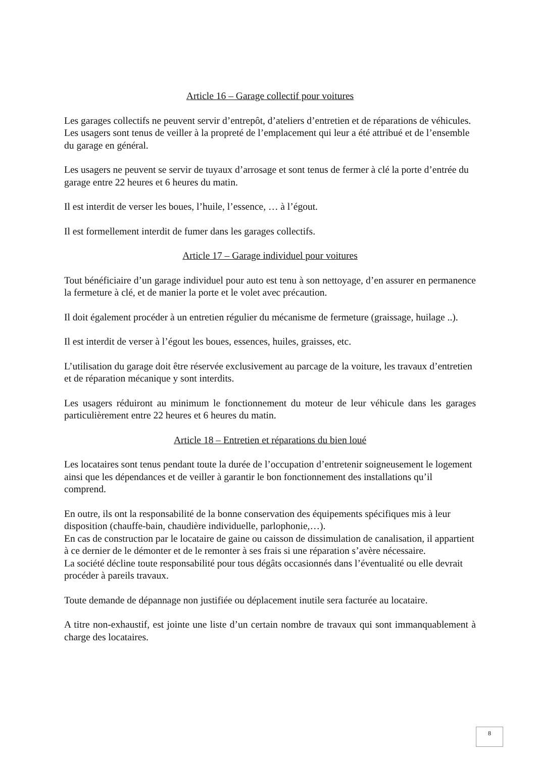Article 16 – Garage collectif pour voitures
Les garages collectifs ne peuvent servir d’entrepôt, d’ateliers d’entretien et de réparations de véhicules.
Les usagers sont tenus de veiller à la propreté de l’emplacement qui leur a été attribué et de l’ensemble du garage en général.
Les usagers ne peuvent se servir de tuyaux d’arrosage et sont tenus de fermer à clé la porte d’entrée du garage entre 22 heures et 6 heures du matin.
Il est interdit de verser les boues, l’huile, l’essence, … à l’égout.
Il est formellement interdit de fumer dans les garages collectifs.
Article 17 – Garage individuel pour voitures
Tout bénéficiaire d’un garage individuel pour auto est tenu à son nettoyage, d’en assurer en permanence la fermeture à clé, et de manier la porte et le volet avec précaution.
Il doit également procéder à un entretien régulier du mécanisme de fermeture (graissage, huilage ..).
Il est interdit de verser à l’égout les boues, essences, huiles, graisses, etc.
L’utilisation du garage doit être réservée exclusivement au parcage de la voiture, les travaux d’entretien et de réparation mécanique y sont interdits.
Les usagers réduiront au minimum le fonctionnement du moteur de leur véhicule dans les garages particulièrement entre 22 heures et 6 heures du matin.
Article 18 – Entretien et réparations du bien loué
Les locataires sont tenus pendant toute la durée de l’occupation d’entretenir soigneusement le logement ainsi que les dépendances et de veiller à garantir le bon fonctionnement des installations qu’il comprend.
En outre, ils ont la responsabilité de la bonne conservation des équipements spécifiques mis à leur disposition (chauffe-bain, chaudière individuelle, parlophonie,…).
En cas de construction par le locataire de gaine ou caisson de dissimulation de canalisation, il appartient à ce dernier de le démonter et de le remonter à ses frais si une réparation s’avère nécessaire.
La société décline toute responsabilité pour tous dégâts occasionnés dans l’éventualité ou elle devrait procéder à pareils travaux.
Toute demande de dépannage non justifiée ou déplacement inutile sera facturée au locataire.
A titre non-exhaustif, est jointe une liste d’un certain nombre de travaux qui sont immanquablement à charge des locataires.
8